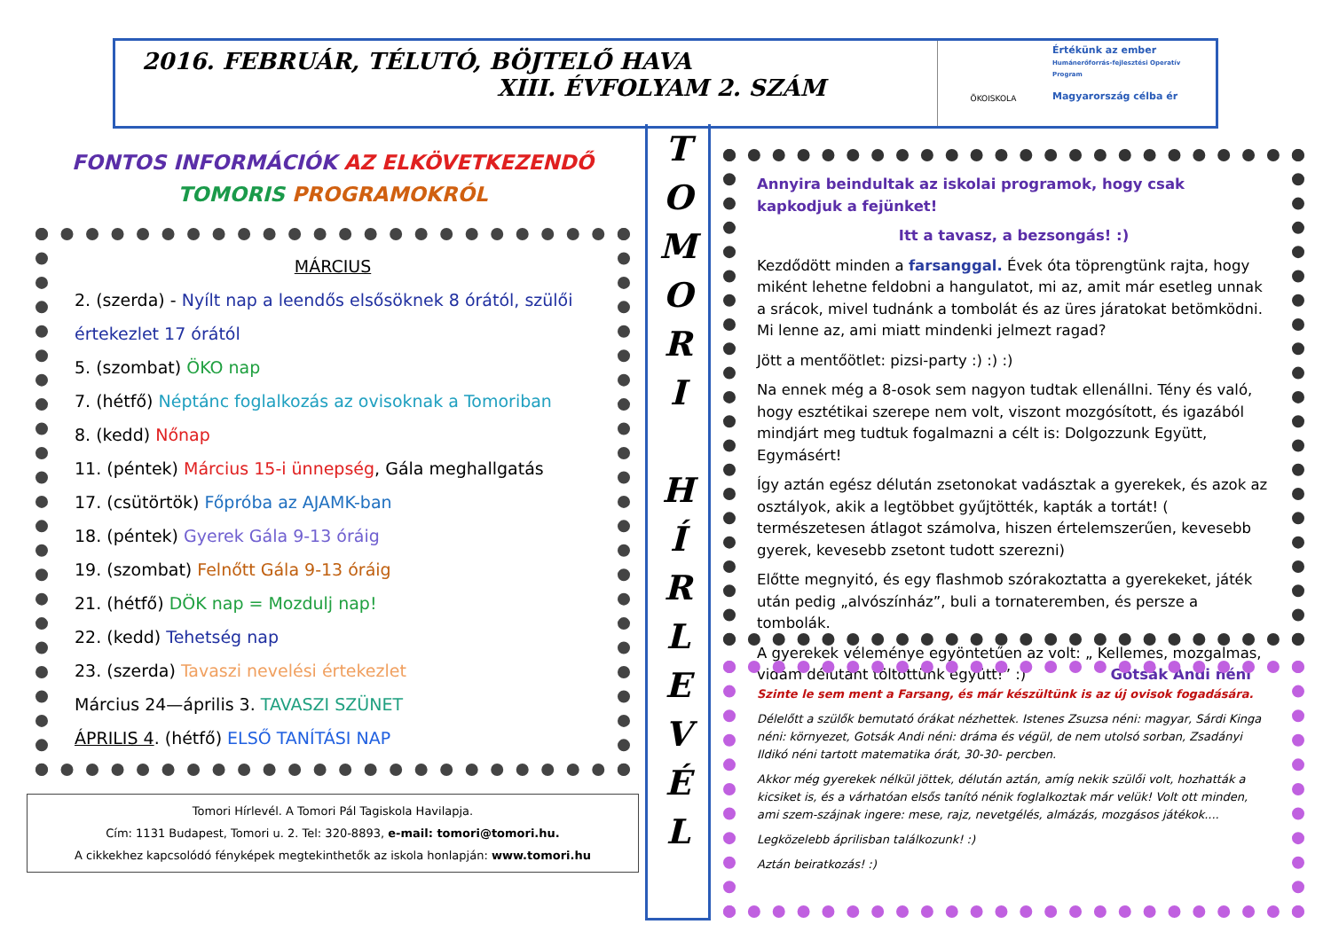2016. FEBRUÁR, TÉLUTÓ, BÖJTELŐ HAVA
XIII. ÉVFOLYAM 2. SZÁM
ÖKOISKOLA
Értékünk az ember
Humánerőforrás-fejlesztési Operatív Program
Magyarország célba ér
FONTOS INFORMÁCIÓK AZ ELKÖVETKEZENDŐ
TOMORIS PROGRAMOKRÓL
MÁRCIUS
2. (szerda) - Nyílt nap a leendős elsősöknek 8 órától, szülői értekezlet 17 órától
5. (szombat) ÖKO nap
7. (hétfő) Néptánc foglalkozás az ovisoknak a Tomoriban
8. (kedd) Nőnap
11. (péntek) Március 15-i ünnepség, Gála meghallgatás
17. (csütörtök) Főpróba az AJAMK-ban
18. (péntek) Gyerek Gála 9-13 óráig
19. (szombat) Felnőtt Gála 9-13 óráig
21. (hétfő) DÖK nap = Mozdulj nap!
22. (kedd) Tehetség nap
23. (szerda) Tavaszi nevelési értekezlet
Március 24—április 3. TAVASZI SZÜNET
ÁPRILIS 4. (hétfő) ELSŐ TANÍTÁSI NAP
Tomori Hírlevél. A Tomori Pál Tagiskola Havilapja.
Cím: 1131 Budapest, Tomori u. 2. Tel: 320-8893, e-mail: tomori@tomori.hu.
A cikkekhez kapcsolódó fényképek megtekinthetők az iskola honlapján: www.tomori.hu
T
O
M
O
R
I
H
Í
R
L
E
V
É
L
Annyira beindultak az iskolai programok, hogy csak kapkodjuk a fejünket!
Itt a tavasz, a bezsongás! :)
Kezdődött minden a farsanggal. Évek óta töprengtünk rajta, hogy miként lehetne feldobni a hangulatot, mi az, amit már esetleg unnak a srácok, mivel tudnánk a tombolát és az üres járatokat betömködni. Mi lenne az, ami miatt mindenki jelmezt ragad?
Jött a mentőötlet: pizsi-party :) :) :)
Na ennek még a 8-osok sem nagyon tudtak ellenállni. Tény és való, hogy esztétikai szerepe nem volt, viszont mozgósított, és igazából mindjárt meg tudtuk fogalmazni a célt is: Dolgozzunk Együtt, Egymásért!
Így aztán egész délután zsetonokat vadásztak a gyerekek, és azok az osztályok, akik a legtöbbet gyűjtötték, kapták a tortát! ( természetesen átlagot számolva, hiszen értelemszerűen, kevesebb gyerek, kevesebb zsetont tudott szerezni)
Előtte megnyitó, és egy flashmob szórakoztatta a gyerekeket, játék után pedig „alvószínház”, buli a tornateremben, és persze a tombolák.
A gyerekek véleménye egyöntetűen az volt: „ Kellemes, mozgalmas, vidám délutánt töltöttünk együtt!” :) Gotsák Andi néni
Szinte le sem ment a Farsang, és már készültünk is az új ovisok fogadására.
Délelőtt a szülők bemutató órákat nézhettek. Istenes Zsuzsa néni: magyar, Sárdi Kinga néni: környezet, Gotsák Andi néni: dráma és végül, de nem utolsó sorban, Zsadányi Ildikó néni tartott matematika órát, 30-30- percben.
Akkor még gyerekek nélkül jöttek, délután aztán, amíg nekik szülői volt, hozhatták a kicsiket is, és a várhatóan elsős tanító nénik foglalkoztak már velük! Volt ott minden, ami szem-szájnak ingere: mese, rajz, nevetgélés, almázás, mozgásos játékok....
Legközelebb áprilisban találkozunk! :)
Aztán beiratkozás! :)